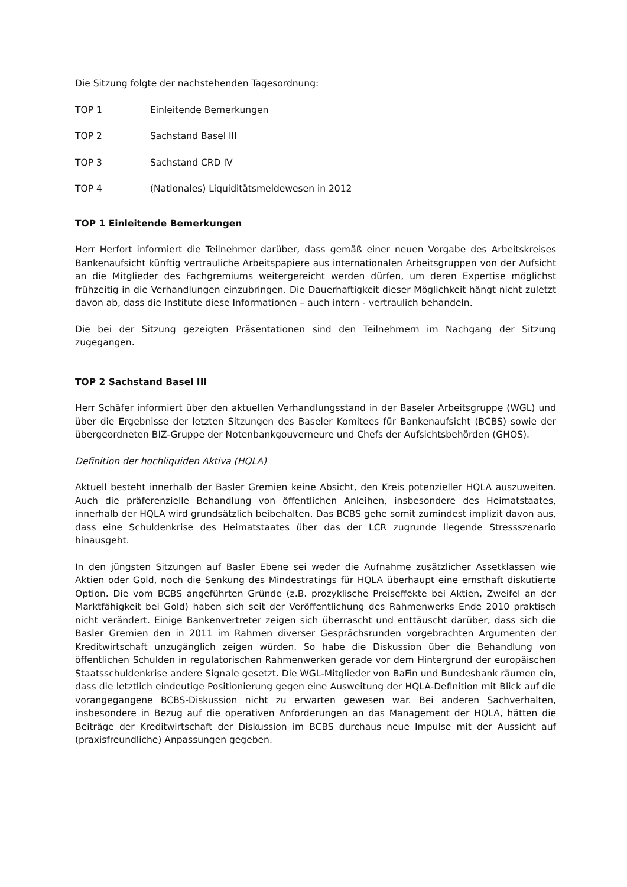Die Sitzung folgte der nachstehenden Tagesordnung:
TOP 1 Einleitende Bemerkungen
TOP 2 Sachstand Basel III
TOP 3 Sachstand CRD IV
TOP 4 (Nationales) Liquiditätsmeldewesen in 2012
TOP 1 Einleitende Bemerkungen
Herr Herfort informiert die Teilnehmer darüber, dass gemäß einer neuen Vorgabe des Arbeitskreises Bankenaufsicht künftig vertrauliche Arbeitspapiere aus internationalen Arbeitsgruppen von der Aufsicht an die Mitglieder des Fachgremiums weitergereicht werden dürfen, um deren Expertise möglichst frühzeitig in die Verhandlungen einzubringen. Die Dauerhaftigkeit dieser Möglichkeit hängt nicht zuletzt davon ab, dass die Institute diese Informationen – auch intern - vertraulich behandeln.
Die bei der Sitzung gezeigten Präsentationen sind den Teilnehmern im Nachgang der Sitzung zugegangen.
TOP 2 Sachstand Basel III
Herr Schäfer informiert über den aktuellen Verhandlungsstand in der Baseler Arbeitsgruppe (WGL) und über die Ergebnisse der letzten Sitzungen des Baseler Komitees für Bankenaufsicht (BCBS) sowie der übergeordneten BIZ-Gruppe der Notenbankgouverneure und Chefs der Aufsichtsbehörden (GHOS).
Definition der hochliquiden Aktiva (HQLA)
Aktuell besteht innerhalb der Basler Gremien keine Absicht, den Kreis potenzieller HQLA auszuweiten. Auch die präferenzielle Behandlung von öffentlichen Anleihen, insbesondere des Heimatstaates, innerhalb der HQLA wird grundsätzlich beibehalten. Das BCBS gehe somit zumindest implizit davon aus, dass eine Schuldenkrise des Heimatstaates über das der LCR zugrunde liegende Stressszenario hinausgeht.
In den jüngsten Sitzungen auf Basler Ebene sei weder die Aufnahme zusätzlicher Assetklassen wie Aktien oder Gold, noch die Senkung des Mindestratings für HQLA überhaupt eine ernsthaft diskutierte Option. Die vom BCBS angeführten Gründe (z.B. prozyklische Preiseffekte bei Aktien, Zweifel an der Marktfähigkeit bei Gold) haben sich seit der Veröffentlichung des Rahmenwerks Ende 2010 praktisch nicht verändert. Einige Bankenvertreter zeigen sich überrascht und enttäuscht darüber, dass sich die Basler Gremien den in 2011 im Rahmen diverser Gesprächsrunden vorgebrachten Argumenten der Kreditwirtschaft unzugänglich zeigen würden. So habe die Diskussion über die Behandlung von öffentlichen Schulden in regulatorischen Rahmenwerken gerade vor dem Hintergrund der europäischen Staatsschuldenkrise andere Signale gesetzt. Die WGL-Mitglieder von BaFin und Bundesbank räumen ein, dass die letztlich eindeutige Positionierung gegen eine Ausweitung der HQLA-Definition mit Blick auf die vorangegangene BCBS-Diskussion nicht zu erwarten gewesen war. Bei anderen Sachverhalten, insbesondere in Bezug auf die operativen Anforderungen an das Management der HQLA, hätten die Beiträge der Kreditwirtschaft der Diskussion im BCBS durchaus neue Impulse mit der Aussicht auf (praxisfreundliche) Anpassungen gegeben.